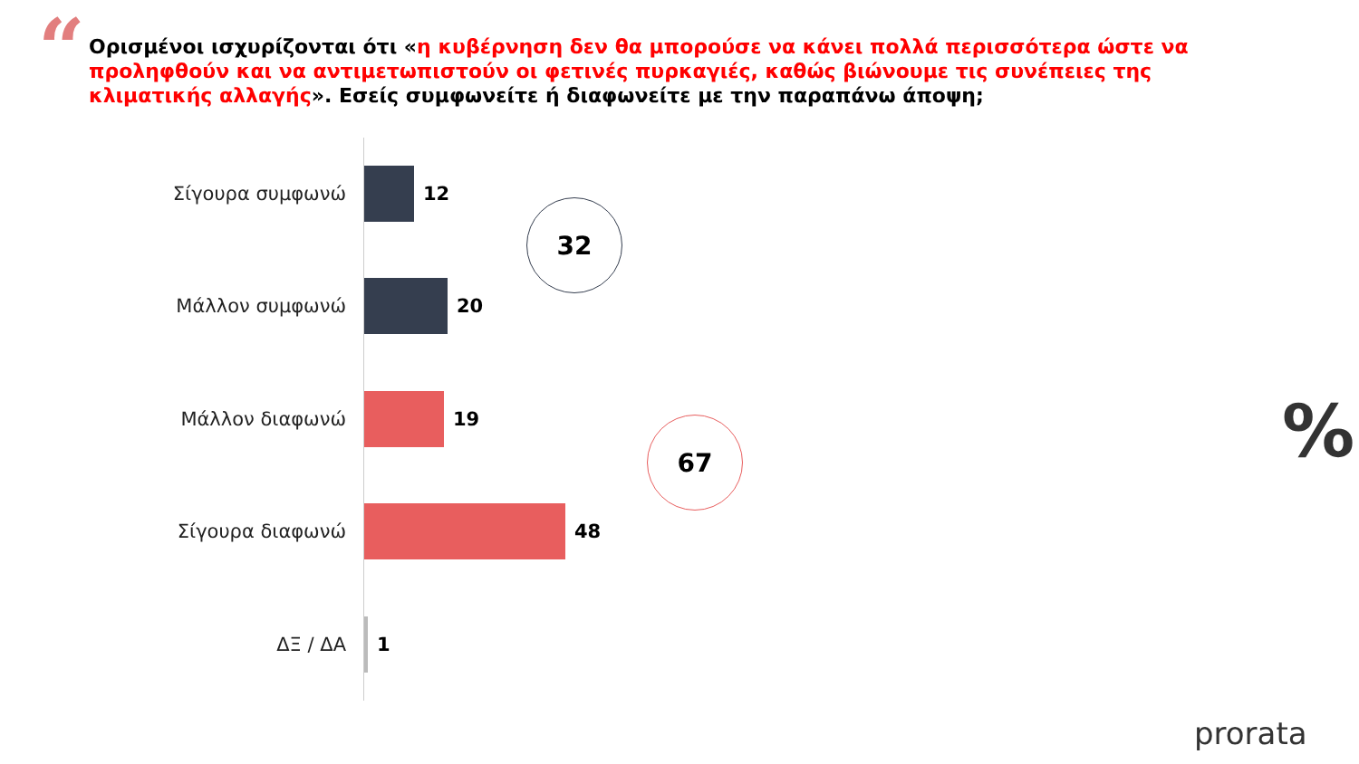“
Ορισμένοι ισχυρίζονται ότι «η κυβέρνηση δεν θα μπορούσε να κάνει πολλά περισσότερα ώστε να προληφθούν και να αντιμετωπιστούν οι φετινές πυρκαγιές, καθώς βιώνουμε τις συνέπειες της κλιματικής αλλαγής». Εσείς συμφωνείτε ή διαφωνείτε με την παραπάνω άποψη;
Σίγουρα συμφωνώ 12
Μάλλον συμφωνώ 20
Μάλλον διαφωνώ 19
Σίγουρα διαφωνώ 48
ΔΞ / ΔΑ 1
32
67 %
prorata